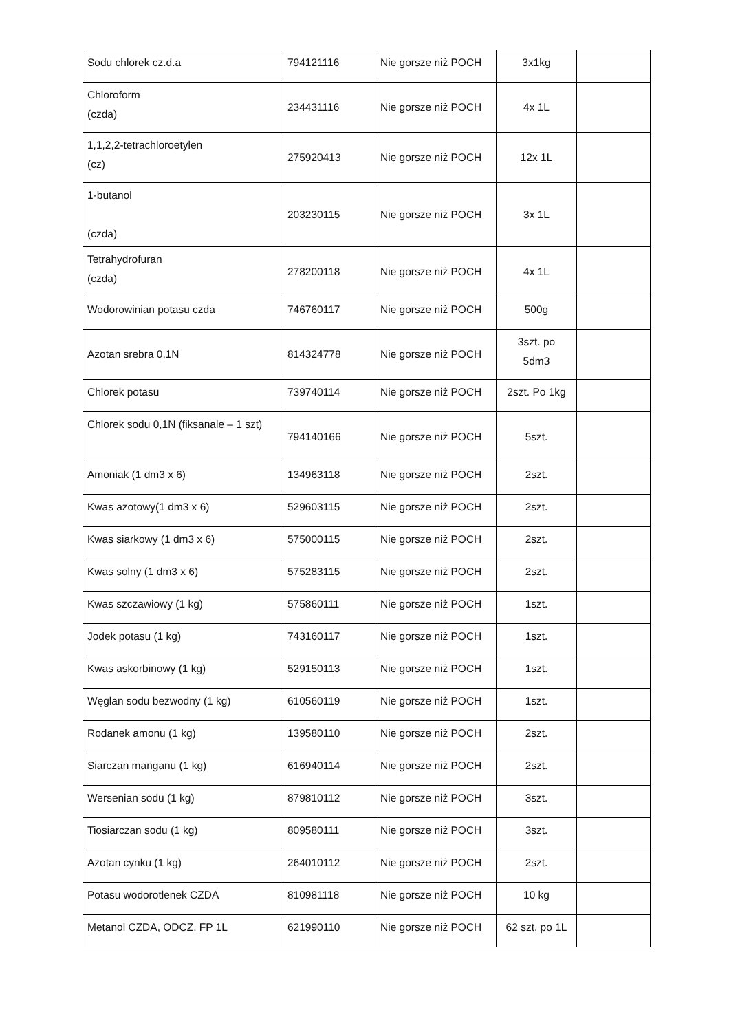| Sodu chlorek cz.d.a | 794121116 | Nie gorsze niż POCH | 3x1kg | |
| Chloroform (czda) | 234431116 | Nie gorsze niż POCH | 4x 1L | |
| 1,1,2,2-tetrachloroetylen (cz) | 275920413 | Nie gorsze niż POCH | 12x 1L | |
| 1-butanol (czda) | 203230115 | Nie gorsze niż POCH | 3x 1L | |
| Tetrahydrofuran (czda) | 278200118 | Nie gorsze niż POCH | 4x 1L | |
| Wodorowinian potasu czda | 746760117 | Nie gorsze niż POCH | 500g | |
| Azotan srebra 0,1N | 814324778 | Nie gorsze niż POCH | 3szt. po 5dm3 | |
| Chlorek potasu | 739740114 | Nie gorsze niż POCH | 2szt. Po 1kg | |
| Chlorek sodu 0,1N (fiksanale – 1 szt) | 794140166 | Nie gorsze niż POCH | 5szt. | |
| Amoniak (1 dm3 x 6) | 134963118 | Nie gorsze niż POCH | 2szt. | |
| Kwas azotowy(1 dm3 x 6) | 529603115 | Nie gorsze niż POCH | 2szt. | |
| Kwas siarkowy (1 dm3 x 6) | 575000115 | Nie gorsze niż POCH | 2szt. | |
| Kwas solny (1 dm3 x 6) | 575283115 | Nie gorsze niż POCH | 2szt. | |
| Kwas szczawiowy (1 kg) | 575860111 | Nie gorsze niż POCH | 1szt. | |
| Jodek potasu (1 kg) | 743160117 | Nie gorsze niż POCH | 1szt. | |
| Kwas askorbinowy (1 kg) | 529150113 | Nie gorsze niż POCH | 1szt. | |
| Węglan sodu bezwodny (1 kg) | 610560119 | Nie gorsze niż POCH | 1szt. | |
| Rodanek amonu (1 kg) | 139580110 | Nie gorsze niż POCH | 2szt. | |
| Siarczan manganu (1 kg) | 616940114 | Nie gorsze niż POCH | 2szt. | |
| Wersenian sodu (1 kg) | 879810112 | Nie gorsze niż POCH | 3szt. | |
| Tiosiarczan sodu (1 kg) | 809580111 | Nie gorsze niż POCH | 3szt. | |
| Azotan cynku (1 kg) | 264010112 | Nie gorsze niż POCH | 2szt. | |
| Potasu wodorotlenek CZDA | 810981118 | Nie gorsze niż POCH | 10 kg | |
| Metanol CZDA, ODCZ. FP 1L | 621990110 | Nie gorsze niż POCH | 62 szt. po 1L | |